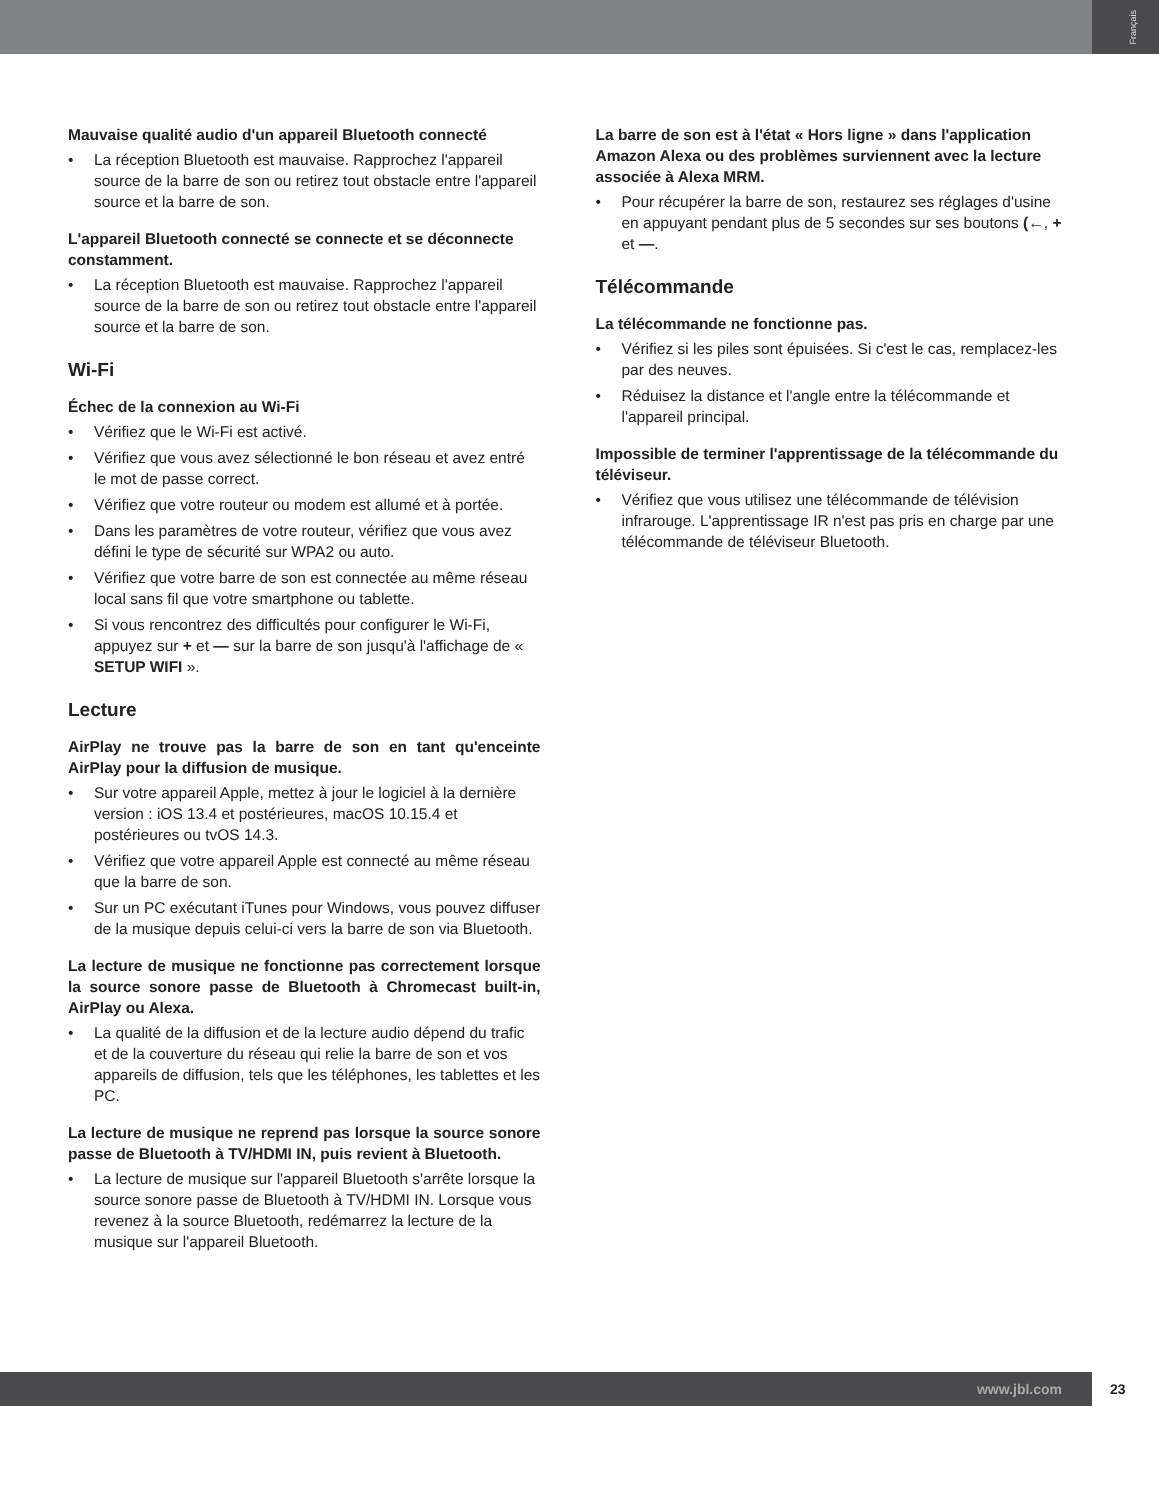Français
Mauvaise qualité audio d'un appareil Bluetooth connecté
La réception Bluetooth est mauvaise. Rapprochez l'appareil source de la barre de son ou retirez tout obstacle entre l'appareil source et la barre de son.
L'appareil Bluetooth connecté se connecte et se déconnecte constamment.
La réception Bluetooth est mauvaise. Rapprochez l'appareil source de la barre de son ou retirez tout obstacle entre l'appareil source et la barre de son.
Wi-Fi
Échec de la connexion au Wi-Fi
Vérifiez que le Wi-Fi est activé.
Vérifiez que vous avez sélectionné le bon réseau et avez entré le mot de passe correct.
Vérifiez que votre routeur ou modem est allumé et à portée.
Dans les paramètres de votre routeur, vérifiez que vous avez défini le type de sécurité sur WPA2 ou auto.
Vérifiez que votre barre de son est connectée au même réseau local sans fil que votre smartphone ou tablette.
Si vous rencontrez des difficultés pour configurer le Wi-Fi, appuyez sur + et — sur la barre de son jusqu'à l'affichage de « SETUP WIFI ».
Lecture
AirPlay ne trouve pas la barre de son en tant qu'enceinte AirPlay pour la diffusion de musique.
Sur votre appareil Apple, mettez à jour le logiciel à la dernière version : iOS 13.4 et postérieures, macOS 10.15.4 et postérieures ou tvOS 14.3.
Vérifiez que votre appareil Apple est connecté au même réseau que la barre de son.
Sur un PC exécutant iTunes pour Windows, vous pouvez diffuser de la musique depuis celui-ci vers la barre de son via Bluetooth.
La lecture de musique ne fonctionne pas correctement lorsque la source sonore passe de Bluetooth à Chromecast built-in, AirPlay ou Alexa.
La qualité de la diffusion et de la lecture audio dépend du trafic et de la couverture du réseau qui relie la barre de son et vos appareils de diffusion, tels que les téléphones, les tablettes et les PC.
La lecture de musique ne reprend pas lorsque la source sonore passe de Bluetooth à TV/HDMI IN, puis revient à Bluetooth.
La lecture de musique sur l'appareil Bluetooth s'arrête lorsque la source sonore passe de Bluetooth à TV/HDMI IN. Lorsque vous revenez à la source Bluetooth, redémarrez la lecture de la musique sur l'appareil Bluetooth.
La barre de son est à l'état « Hors ligne » dans l'application Amazon Alexa ou des problèmes surviennent avec la lecture associée à Alexa MRM.
Pour récupérer la barre de son, restaurez ses réglages d'usine en appuyant pendant plus de 5 secondes sur ses boutons (←, + et —.
Télécommande
La télécommande ne fonctionne pas.
Vérifiez si les piles sont épuisées. Si c'est le cas, remplacez-les par des neuves.
Réduisez la distance et l'angle entre la télécommande et l'appareil principal.
Impossible de terminer l'apprentissage de la télécommande du téléviseur.
Vérifiez que vous utilisez une télécommande de télévision infrarouge. L'apprentissage IR n'est pas pris en charge par une télécommande de téléviseur Bluetooth.
www.jbl.com
23